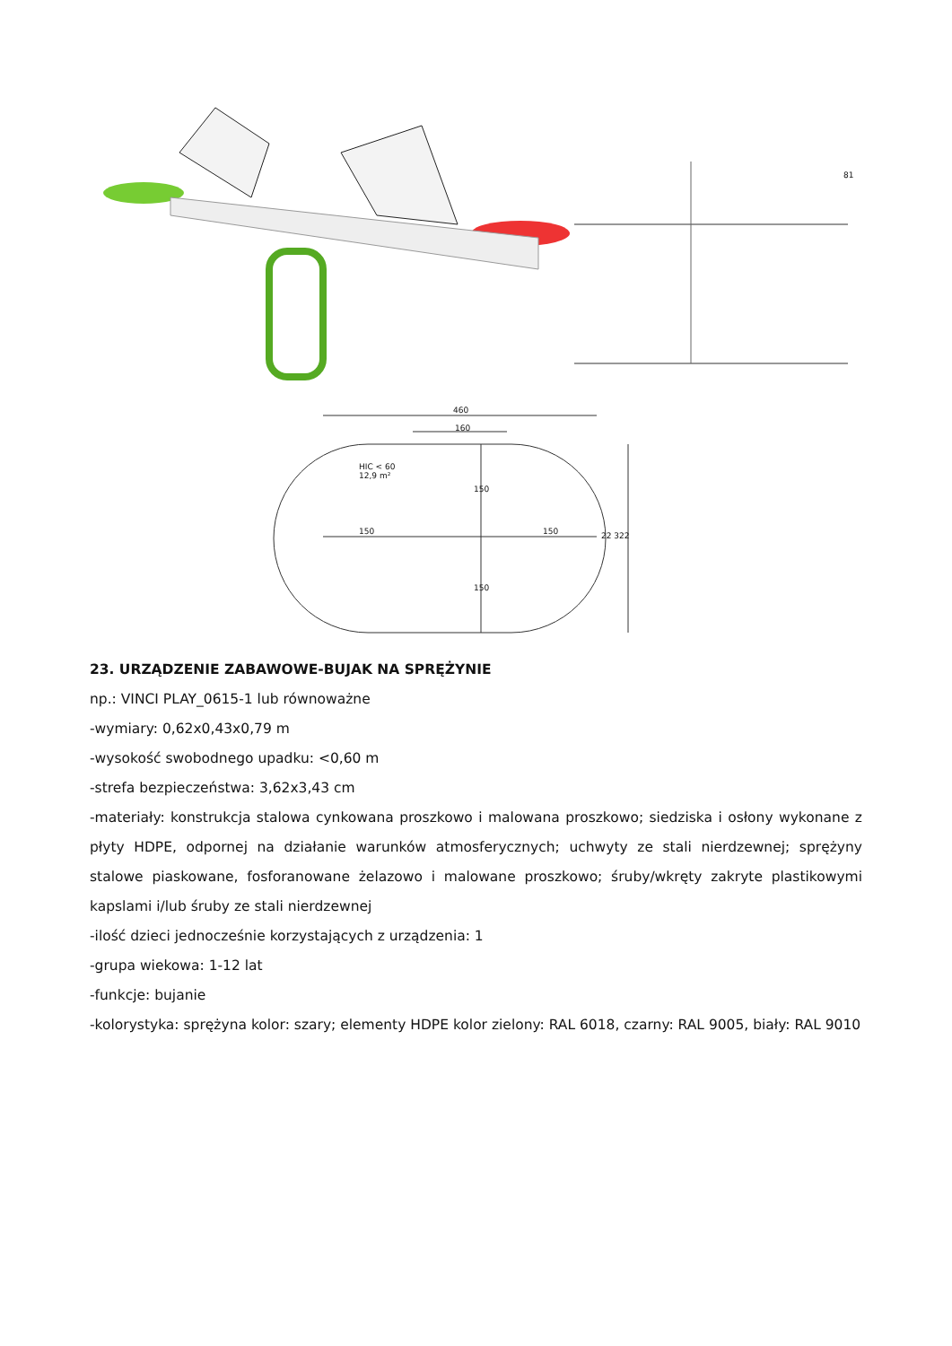460
160
HIC < 60
12,9 m²
150
150 150 22 322
150
81
23. URZĄDZENIE ZABAWOWE-BUJAK NA SPRĘŻYNIE
np.: VINCI PLAY_0615-1 lub równoważne
-wymiary: 0,62x0,43x0,79 m
-wysokość swobodnego upadku: <0,60 m
-strefa bezpieczeństwa: 3,62x3,43 cm
-materiały: konstrukcja stalowa cynkowana proszkowo i malowana proszkowo; siedziska i osłony wykonane z płyty HDPE, odpornej na działanie warunków atmosferycznych; uchwyty ze stali nierdzewnej; sprężyny stalowe piaskowane, fosforanowane żelazowo i malowane proszkowo; śruby/wkręty zakryte plastikowymi kapslami i/lub śruby ze stali nierdzewnej
-ilość dzieci jednocześnie korzystających z urządzenia: 1
-grupa wiekowa: 1-12 lat
-funkcje: bujanie
-kolorystyka: sprężyna kolor: szary; elementy HDPE kolor zielony: RAL 6018, czarny: RAL 9005, biały: RAL 9010